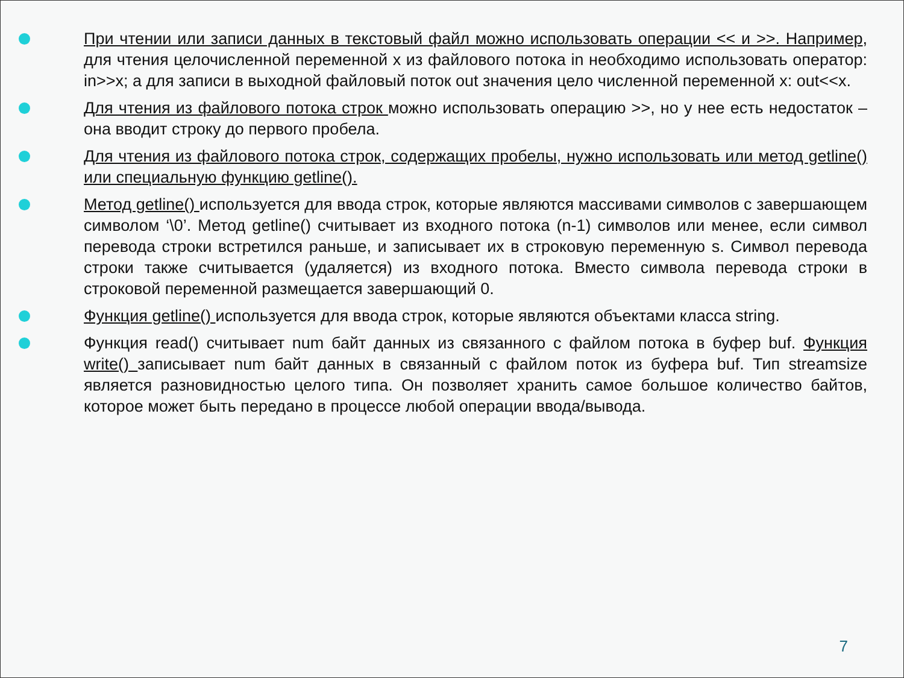При чтении или записи данных в текстовый файл можно использовать операции << и >>. Например, для чтения целочисленной переменной x из файлового потока in необходимо использовать оператор: in>>x; а для записи в выходной файловый поток out значения цело численной переменной x: out<<x.
Для чтения из файлового потока строк можно использовать операцию >>, но у нее есть недостаток – она вводит строку до первого пробела.
Для чтения из файлового потока строк, содержащих пробелы, нужно использовать или метод getline() или специальную функцию getline().
Метод getline() используется для ввода строк, которые являются массивами символов с завершающем символом ‘\0’. Метод getline() считывает из входного потока (n-1) символов или менее, если символ перевода строки встретился раньше, и записывает их в строковую переменную s. Символ перевода строки также считывается (удаляется) из входного потока. Вместо символа перевода строки в строковой переменной размещается завершающий 0.
Функция getline() используется для ввода строк, которые являются объектами класса string.
Функция read() считывает num байт данных из связанного с файлом потока в буфер buf. Функция write() записывает num байт данных в связанный с файлом поток из буфера buf. Тип streamsize является разновидностью целого типа. Он позволяет хранить самое большое количество байтов, которое может быть передано в процессе любой операции ввода/вывода.
7